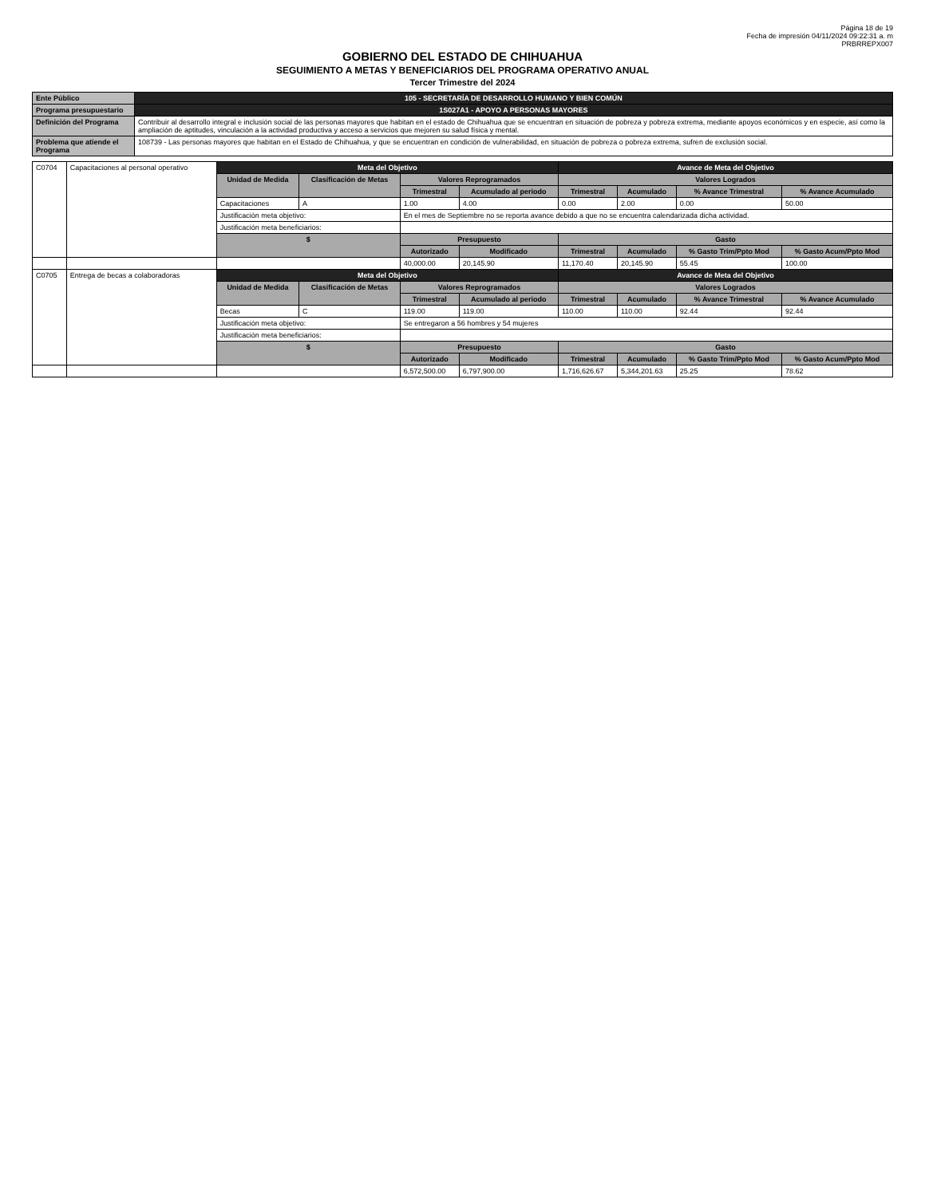Página 18 de 19
Fecha de impresión 04/11/2024 09:22:31 a. m
PRBRREPX007
GOBIERNO DEL ESTADO DE CHIHUAHUA
SEGUIMIENTO A METAS Y BENEFICIARIOS DEL PROGRAMA OPERATIVO ANUAL
Tercer Trimestre del 2024
| Ente Público | 105 - SECRETARÍA DE DESARROLLO HUMANO Y BIEN COMÚN |
| Programa presupuestario | 1S027A1 - APOYO A PERSONAS MAYORES |
| Definición del Programa | Contribuir al desarrollo integral e inclusión social de las personas mayores que habitan en el estado de Chihuahua que se encuentran en situación de pobreza y pobreza extrema, mediante apoyos económicos y en especie, así como la ampliación de aptitudes, vinculación a la actividad productiva y acceso a servicios que mejoren su salud física y mental. |
| Problema que atiende el Programa | 108739 - Las personas mayores que habitan en el Estado de Chihuahua, y que se encuentran en condición de vulnerabilidad, en situación de pobreza o pobreza extrema, sufren de exclusión social. |
| C0704 | Capacitaciones al personal operativo | Meta del Objetivo | | | | Avance de Meta del Objetivo | | | |
| | | Unidad de Medida | Clasificación de Metas | Valores Reprogramados | | Valores Logrados | | | |
| | | | | Trimestral | Acumulado al periodo | Trimestral | Acumulado | % Avance Trimestral | % Avance Acumulado |
| | | Capacitaciones | A | 1.00 | 4.00 | 0.00 | 2.00 | 0.00 | 50.00 |
| | | Justificación meta objetivo: | | En el mes de Septiembre no se reporta avance debido a que no se encuentra calendarizada dicha actividad. | | | | | |
| | | Justificación meta beneficiarios: | | | | | | | |
| | | $ | | Presupuesto | | Gasto | | | |
| | | | | Autorizado | Modificado | Trimestral | Acumulado | % Gasto Trim/Ppto Mod | % Gasto Acum/Ppto Mod |
| | | | | 40,000.00 | 20,145.90 | 11,170.40 | 20,145.90 | 55.45 | 100.00 |
| C0705 | Entrega de becas a colaboradoras | Meta del Objetivo | | | | Avance de Meta del Objetivo | | | |
| | | Unidad de Medida | Clasificación de Metas | Valores Reprogramados | | Valores Logrados | | | |
| | | | | Trimestral | Acumulado al periodo | Trimestral | Acumulado | % Avance Trimestral | % Avance Acumulado |
| | | Becas | C | 119.00 | 119.00 | 110.00 | 110.00 | 92.44 | 92.44 |
| | | Justificación meta objetivo: | | Se entregaron a 56 hombres y 54 mujeres | | | | | |
| | | Justificación meta beneficiarios: | | | | | | | |
| | | $ | | Presupuesto | | Gasto | | | |
| | | | | Autorizado | Modificado | Trimestral | Acumulado | % Gasto Trim/Ppto Mod | % Gasto Acum/Ppto Mod |
| | | | | 6,572,500.00 | 6,797,900.00 | 1,716,626.67 | 5,344,201.63 | 25.25 | 78.62 |